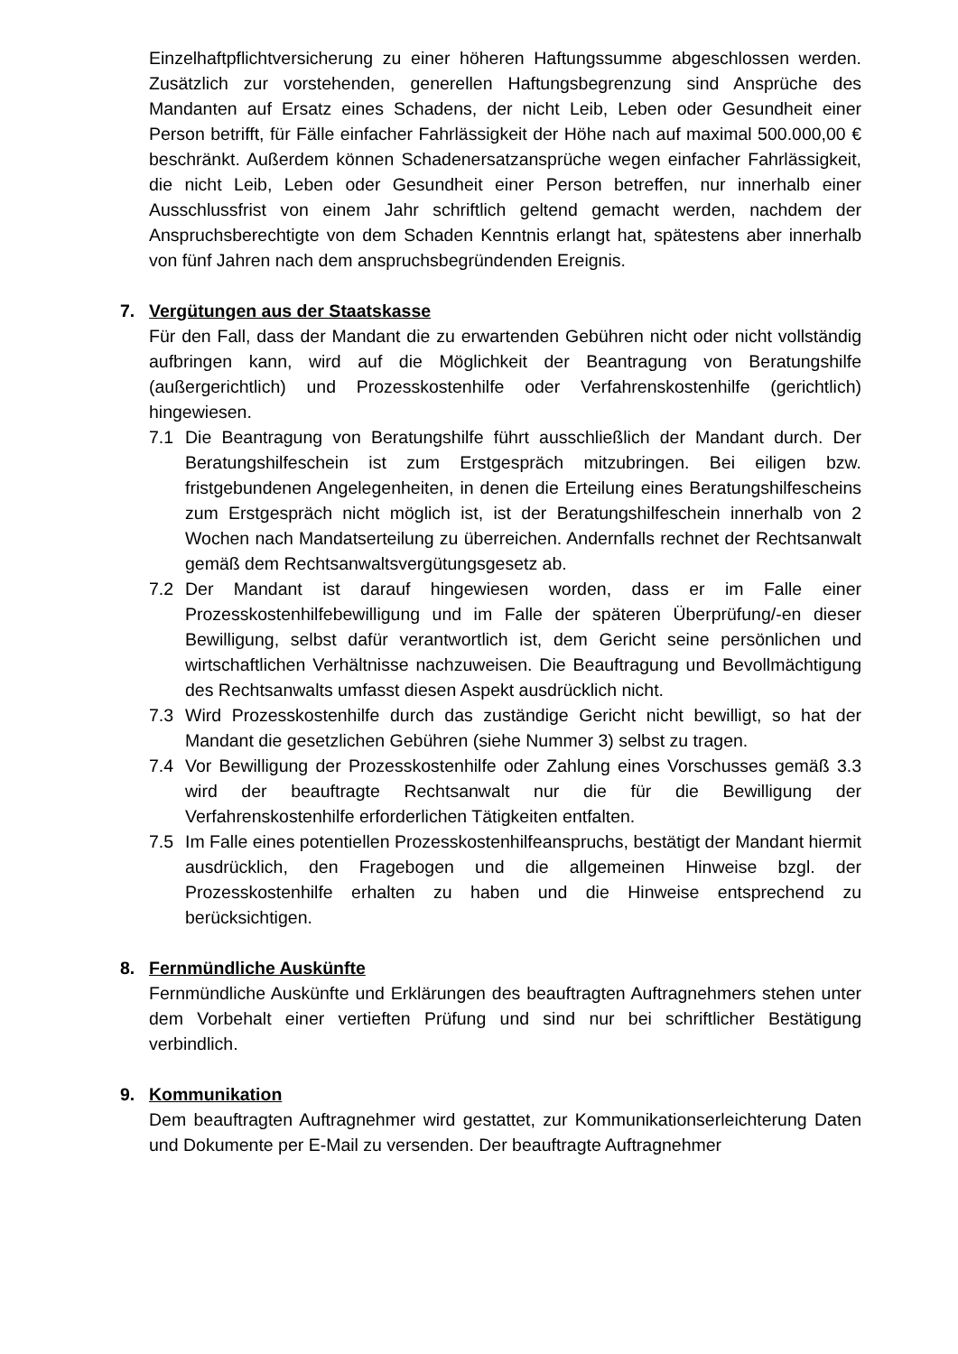Einzelhaftpflichtversicherung zu einer höheren Haftungssumme abgeschlossen werden. Zusätzlich zur vorstehenden, generellen Haftungsbegrenzung sind Ansprüche des Mandanten auf Ersatz eines Schadens, der nicht Leib, Leben oder Gesundheit einer Person betrifft, für Fälle einfacher Fahrlässigkeit der Höhe nach auf maximal 500.000,00 € beschränkt. Außerdem können Schadenersatzansprüche wegen einfacher Fahrlässigkeit, die nicht Leib, Leben oder Gesundheit einer Person betreffen, nur innerhalb einer Ausschlussfrist von einem Jahr schriftlich geltend gemacht werden, nachdem der Anspruchsberechtigte von dem Schaden Kenntnis erlangt hat, spätestens aber innerhalb von fünf Jahren nach dem anspruchsbegründenden Ereignis.
7. Vergütungen aus der Staatskasse
Für den Fall, dass der Mandant die zu erwartenden Gebühren nicht oder nicht vollständig aufbringen kann, wird auf die Möglichkeit der Beantragung von Beratungshilfe (außergerichtlich) und Prozesskostenhilfe oder Verfahrenskostenhilfe (gerichtlich) hingewiesen.
7.1 Die Beantragung von Beratungshilfe führt ausschließlich der Mandant durch. Der Beratungshilfeschein ist zum Erstgespräch mitzubringen. Bei eiligen bzw. fristgebundenen Angelegenheiten, in denen die Erteilung eines Beratungshilfescheins zum Erstgespräch nicht möglich ist, ist der Beratungshilfeschein innerhalb von 2 Wochen nach Mandatserteilung zu überreichen. Andernfalls rechnet der Rechtsanwalt gemäß dem Rechtsanwaltsvergütungsgesetz ab.
7.2 Der Mandant ist darauf hingewiesen worden, dass er im Falle einer Prozesskostenhilfebewilligung und im Falle der späteren Überprüfung/-en dieser Bewilligung, selbst dafür verantwortlich ist, dem Gericht seine persönlichen und wirtschaftlichen Verhältnisse nachzuweisen. Die Beauftragung und Bevollmächtigung des Rechtsanwalts umfasst diesen Aspekt ausdrücklich nicht.
7.3 Wird Prozesskostenhilfe durch das zuständige Gericht nicht bewilligt, so hat der Mandant die gesetzlichen Gebühren (siehe Nummer 3) selbst zu tragen.
7.4 Vor Bewilligung der Prozesskostenhilfe oder Zahlung eines Vorschusses gemäß 3.3 wird der beauftragte Rechtsanwalt nur die für die Bewilligung der Verfahrenskostenhilfe erforderlichen Tätigkeiten entfalten.
7.5 Im Falle eines potentiellen Prozesskostenhilfeanspruchs, bestätigt der Mandant hiermit ausdrücklich, den Fragebogen und die allgemeinen Hinweise bzgl. der Prozesskostenhilfe erhalten zu haben und die Hinweise entsprechend zu berücksichtigen.
8. Fernmündliche Auskünfte
Fernmündliche Auskünfte und Erklärungen des beauftragten Auftragnehmers stehen unter dem Vorbehalt einer vertieften Prüfung und sind nur bei schriftlicher Bestätigung verbindlich.
9. Kommunikation
Dem beauftragten Auftragnehmer wird gestattet, zur Kommunikationserleichterung Daten und Dokumente per E-Mail zu versenden. Der beauftragte Auftragnehmer